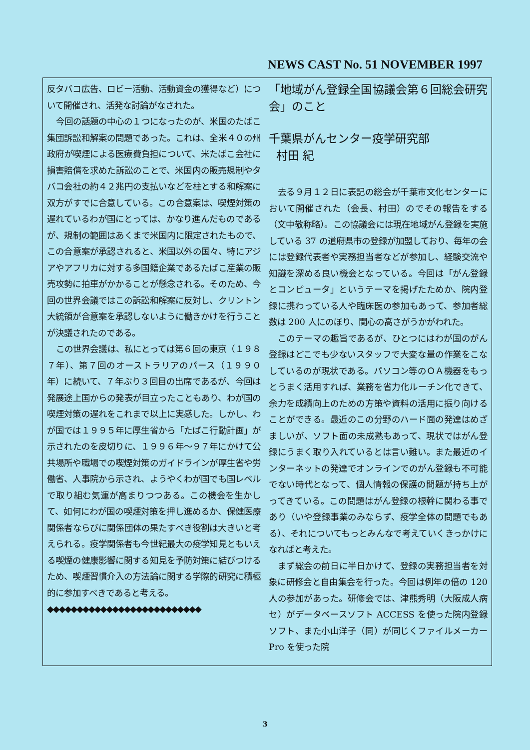NEWS CAST No. 51 NOVEMBER 1997
反タバコ広告、ロビー活動、活動資金の獲得など）について開催され、活発な討論がなされた。
今回の話題の中心の１つになったのが、米国のたばこ集団訴訟和解案の問題であった。これは、全米４０の州政府が喫煙による医療費負担について、米たばこ会社に損害賠償を求めた訴訟のことで、米国内の販売規制やタバコ会社の約４２兆円の支払いなどを柱とする和解案に双方がすでに合意している。この合意案は、喫煙対策の遅れているわが国にとっては、かなり進んだものであるが、規制の範囲はあくまで米国内に限定されたもので、この合意案が承認されると、米国以外の国々、特にアジアやアフリカに対する多国籍企業であるたばこ産業の販売攻勢に拍車がかかることが懸念される。そのため、今回の世界会議ではこの訴訟和解案に反対し、クリントン大統領が合意案を承認しないように働きかけを行うことが決議されたのである。
この世界会議は、私にとっては第６回の東京（１９８７年）、第７回のオーストラリアのパース（１９９０年）に続いて、７年ぶり３回目の出席であるが、今回は発展途上国からの発表が目立ったこともあり、わが国の喫煙対策の遅れをこれまで以上に実感した。しかし、わが国では１９９５年に厚生省から「たばこ行動計画」が示されたのを皮切りに、１９９６年～９７年にかけて公共場所や職場での喫煙対策のガイドラインが厚生省や労働省、人事院から示され、ようやくわが国でも国レベルで取り組む気運が高まりつつある。この機会を生かして、如何にわが国の喫煙対策を押し進めるか、保健医療関係者ならびに関係団体の果たすべき役割は大きいと考えられる。疫学関係者も今世紀最大の疫学知見ともいえる喫煙の健康影響に関する知見を予防対策に結びつけるため、喫煙習慣介入の方法論に関する学際的研究に積極的に参加すべきであると考える。
◆◆◆◆◆◆◆◆◆◆◆◆◆◆◆◆◆◆◆◆◆◆◆◆◆◆
「地域がん登録全国協議会第６回総会研究会」のこと
千葉県がんセンター疫学研究部
村田 紀
去る９月１２日に表記の総会が千葉市文化センターにおいて開催された（会長、村田）のでその報告をする（文中敬称略）。この協議会には現在地域がん登録を実施している 37 の道府県市の登録が加盟しており、毎年の会には登録代表者や実務担当者などが参加し、経験交流や知識を深める良い機会となっている。今回は「がん登録とコンピュータ」というテーマを掲げたためか、院内登録に携わっている人や臨床医の参加もあって、参加者総数は 200 人にのぼり、関心の高さがうかがわれた。
このテーマの趣旨であるが、ひとつにはわが国のがん登録はどこでも少ないスタッフで大変な量の作業をこなしているのが現状である。パソコン等のＯＡ機器をもっとうまく活用すれば、業務を省力化ルーチン化できて、余力を成績向上のための方策や資料の活用に振り向けることができる。最近のこの分野のハード面の発達はめざましいが、ソフト面の未成熟もあって、現状ではがん登録にうまく取り入れているとは言い難い。また最近のインターネットの発達でオンラインでのがん登録も不可能でない時代となって、個人情報の保護の問題が持ち上がってきている。この問題はがん登録の根幹に関わる事であり（いや登録事業のみならず、疫学全体の問題でもある）、それについてもっとみんなで考えていくきっかけになればと考えた。
まず総会の前日に半日かけて、登録の実務担当者を対象に研修会と自由集会を行った。今回は例年の倍の 120 人の参加があった。研修会では、津熊秀明（大阪成人病セ）がデータベースソフト ACCESS を使った院内登録ソフト、また小山洋子（同）が同じくファイルメーカー Pro を使った院
3